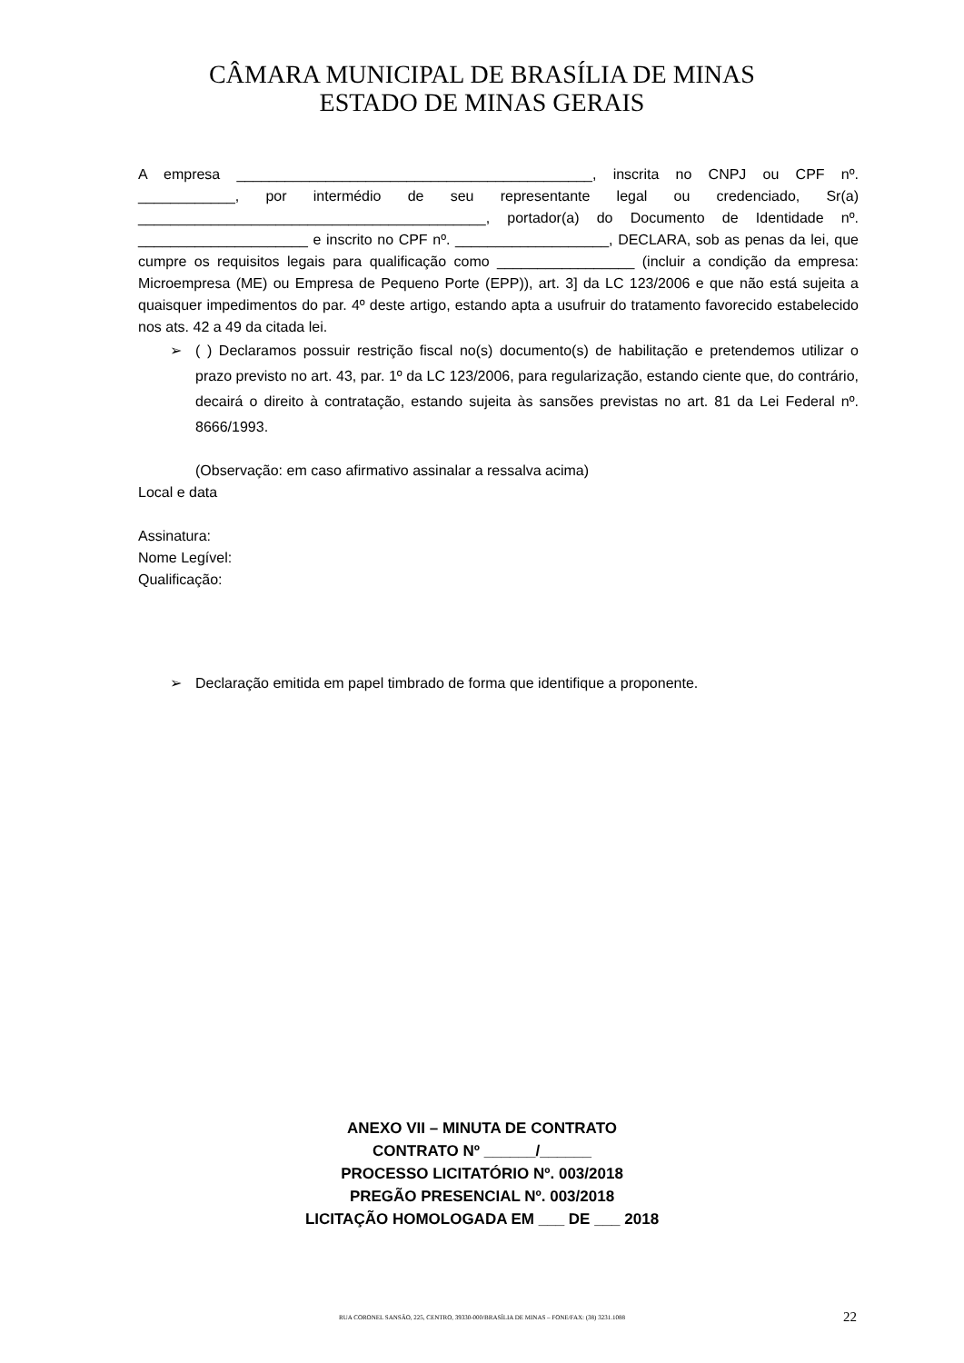CÂMARA MUNICIPAL DE BRASÍLIA DE MINAS
ESTADO DE MINAS GERAIS
A empresa ____________________________________________, inscrita no CNPJ ou CPF nº. ____________, por intermédio de seu representante legal ou credenciado, Sr(a) ___________________________________________, portador(a) do Documento de Identidade nº. _____________________ e inscrito no CPF nº. ___________________, DECLARA, sob as penas da lei, que cumpre os requisitos legais para qualificação como _________________ (incluir a condição da empresa: Microempresa (ME) ou Empresa de Pequeno Porte (EPP)), art. 3] da LC 123/2006 e que não está sujeita a quaisquer impedimentos do par. 4º deste artigo, estando apta a usufruir do tratamento favorecido estabelecido nos ats. 42 a 49 da citada lei.
➢ ( ) Declaramos possuir restrição fiscal no(s) documento(s) de habilitação e pretendemos utilizar o prazo previsto no art. 43, par. 1º da LC 123/2006, para regularização, estando ciente que, do contrário, decairá o direito à contratação, estando sujeita às sansões previstas no art. 81 da Lei Federal nº. 8666/1993.
(Observação: em caso afirmativo assinalar a ressalva acima)
Local e data
Assinatura:
Nome Legível:
Qualificação:
➢ Declaração emitida em papel timbrado de forma que identifique a proponente.
ANEXO VII – MINUTA DE CONTRATO
CONTRATO Nº ______/______
PROCESSO LICITATÓRIO Nº. 003/2018
PREGÃO PRESENCIAL Nº. 003/2018
LICITAÇÃO HOMOLOGADA EM ___ DE ___ 2018
RUA CORONEL SANSÃO, 225, CENTRO, 39330-000/BRASÍLIA DE MINAS – FONE/FAX: (38) 3231.1088 22